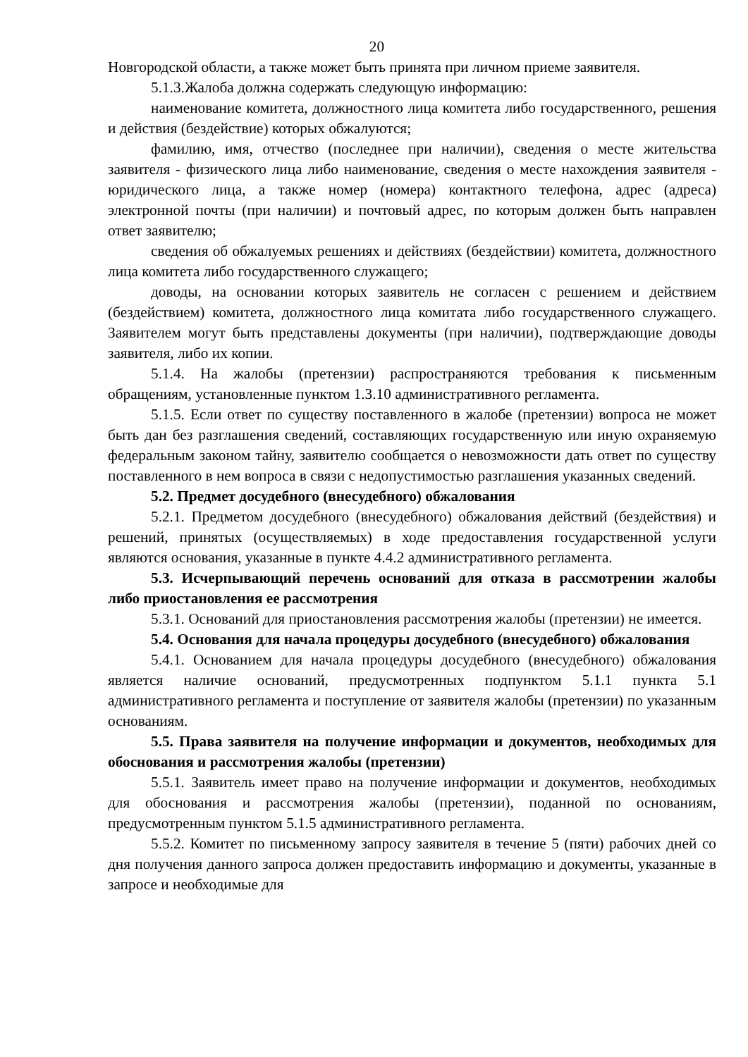20
Новгородской области, а также может быть принята при личном приеме заявителя.
5.1.3.Жалоба должна содержать следующую информацию:
наименование комитета, должностного лица комитета либо государственного, решения и действия (бездействие) которых обжалуются;
фамилию, имя, отчество (последнее при наличии), сведения о месте жительства заявителя - физического лица либо наименование, сведения о месте нахождения заявителя - юридического лица, а также номер (номера) контактного телефона, адрес (адреса) электронной почты (при наличии) и почтовый адрес, по которым должен быть направлен ответ заявителю;
сведения об обжалуемых решениях и действиях (бездействии) комитета, должностного лица комитета либо государственного служащего;
доводы, на основании которых заявитель не согласен с решением и действием (бездействием) комитета, должностного лица комитата либо государственного служащего. Заявителем могут быть представлены документы (при наличии), подтверждающие доводы заявителя, либо их копии.
5.1.4. На жалобы (претензии) распространяются требования к письменным обращениям, установленные пунктом 1.3.10 административного регламента.
5.1.5. Если ответ по существу поставленного в жалобе (претензии) вопроса не может быть дан без разглашения сведений, составляющих государственную или иную охраняемую федеральным законом тайну, заявителю сообщается о невозможности дать ответ по существу поставленного в нем вопроса в связи с недопустимостью разглашения указанных сведений.
5.2. Предмет досудебного (внесудебного) обжалования
5.2.1. Предметом досудебного (внесудебного) обжалования действий (бездействия) и решений, принятых (осуществляемых) в ходе предоставления государственной услуги являются основания, указанные в пункте 4.4.2 административного регламента.
5.3. Исчерпывающий перечень оснований для отказа в рассмотрении жалобы либо приостановления ее рассмотрения
5.3.1. Оснований для приостановления рассмотрения жалобы (претензии) не имеется.
5.4. Основания для начала процедуры досудебного (внесудебного) обжалования
5.4.1. Основанием для начала процедуры досудебного (внесудебного) обжалования является наличие оснований, предусмотренных подпунктом 5.1.1 пункта 5.1 административного регламента и поступление от заявителя жалобы (претензии) по указанным основаниям.
5.5. Права заявителя на получение информации и документов, необходимых для обоснования и рассмотрения жалобы (претензии)
5.5.1. Заявитель имеет право на получение информации и документов, необходимых для обоснования и рассмотрения жалобы (претензии), поданной по основаниям, предусмотренным пунктом 5.1.5 административного регламента.
5.5.2. Комитет по письменному запросу заявителя в течение 5 (пяти) рабочих дней со дня получения данного запроса должен предоставить информацию и документы, указанные в запросе и необходимые для